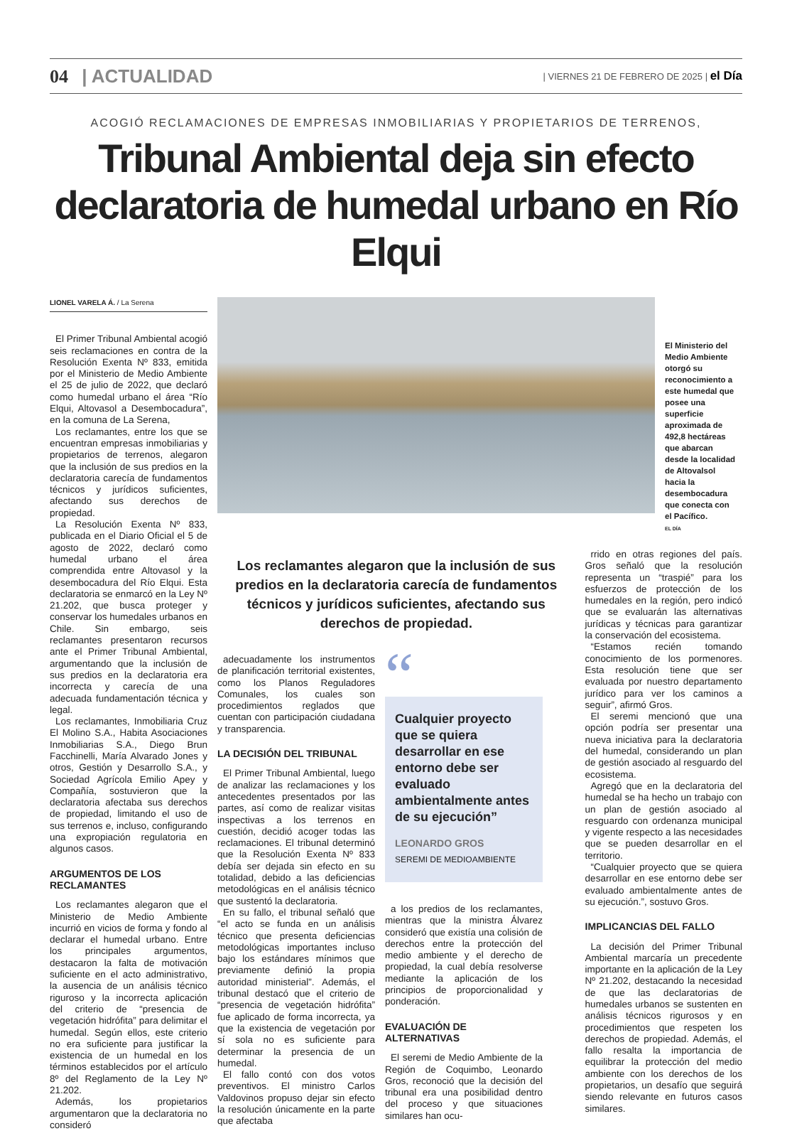04 | ACTUALIDAD
| VIERNES 21 DE FEBRERO DE 2025 | el Día
ACOGIÓ RECLAMACIONES DE EMPRESAS INMOBILIARIAS Y PROPIETARIOS DE TERRENOS,
Tribunal Ambiental deja sin efecto declaratoria de humedal urbano en Río Elqui
LIONEL VARELA Á. / La Serena
El Primer Tribunal Ambiental acogió seis reclamaciones en contra de la Resolución Exenta Nº 833, emitida por el Ministerio de Medio Ambiente el 25 de julio de 2022, que declaró como humedal urbano el área “Río Elqui, Altovasol a Desembocadura”, en la comuna de La Serena,
Los reclamantes, entre los que se encuentran empresas inmobiliarias y propietarios de terrenos, alegaron que la inclusión de sus predios en la declaratoria carecía de fundamentos técnicos y jurídicos suficientes, afectando sus derechos de propiedad.
La Resolución Exenta Nº 833, publicada en el Diario Oficial el 5 de agosto de 2022, declaró como humedal urbano el área comprendida entre Altovasol y la desembocadura del Río Elqui. Esta declaratoria se enmarcó en la Ley Nº 21.202, que busca proteger y conservar los humedales urbanos en Chile. Sin embargo, seis reclamantes presentaron recursos ante el Primer Tribunal Ambiental, argumentando que la inclusión de sus predios en la declaratoria era incorrecta y carecía de una adecuada fundamentación técnica y legal.
Los reclamantes, Inmobiliaria Cruz El Molino S.A., Habita Asociaciones Inmobiliarias S.A., Diego Brun Facchinelli, María Alvarado Jones y otros, Gestión y Desarrollo S.A., y Sociedad Agrícola Emilio Apey y Compañía, sostuvieron que la declaratoria afectaba sus derechos de propiedad, limitando el uso de sus terrenos e, incluso, configurando una expropiación regulatoria en algunos casos.
ARGUMENTOS DE LOS RECLAMANTES
Los reclamantes alegaron que el Ministerio de Medio Ambiente incurrió en vicios de forma y fondo al declarar el humedal urbano. Entre los principales argumentos, destacaron la falta de motivación suficiente en el acto administrativo, la ausencia de un análisis técnico riguroso y la incorrecta aplicación del criterio de “presencia de vegetación hidrófita” para delimitar el humedal. Según ellos, este criterio no era suficiente para justificar la existencia de un humedal en los términos establecidos por el artículo 8º del Reglamento de la Ley Nº 21.202.
Además, los propietarios argumentaron que la declaratoria no consideró
El Ministerio del Medio Ambiente otorgó su reconocimiento a este humedal que posee una superficie aproximada de 492,8 hectáreas que abarcan desde la localidad de Altovalsol hacia la desembocadura que conecta con el Pacífico.
EL DÍA
Los reclamantes alegaron que la inclusión de sus predios en la declaratoria carecía de fundamentos técnicos y jurídicos suficientes, afectando sus derechos de propiedad.
adecuadamente los instrumentos de planificación territorial existentes, como los Planos Reguladores Comunales, los cuales son procedimientos reglados que cuentan con participación ciudadana y transparencia.
LA DECISIÓN DEL TRIBUNAL
El Primer Tribunal Ambiental, luego de analizar las reclamaciones y los antecedentes presentados por las partes, así como de realizar visitas inspectivas a los terrenos en cuestión, decidió acoger todas las reclamaciones. El tribunal determinó que la Resolución Exenta Nº 833 debía ser dejada sin efecto en su totalidad, debido a las deficiencias metodológicas en el análisis técnico que sustentó la declaratoria.
En su fallo, el tribunal señaló que “el acto se funda en un análisis técnico que presenta deficiencias metodológicas importantes incluso bajo los estándares mínimos que previamente definió la propia autoridad ministerial”. Además, el tribunal destacó que el criterio de “presencia de vegetación hidrófita” fue aplicado de forma incorrecta, ya que la existencia de vegetación por sí sola no es suficiente para determinar la presencia de un humedal.
El fallo contó con dos votos preventivos. El ministro Carlos Valdovinos propuso dejar sin efecto la resolución únicamente en la parte que afectaba
“
Cualquier proyecto que se quiera desarrollar en ese entorno debe ser evaluado ambientalmente antes de su ejecución”
LEONARDO GROS
SEREMI DE MEDIOAMBIENTE
a los predios de los reclamantes, mientras que la ministra Álvarez consideró que existía una colisión de derechos entre la protección del medio ambiente y el derecho de propiedad, la cual debía resolverse mediante la aplicación de los principios de proporcionalidad y ponderación.
EVALUACIÓN DE ALTERNATIVAS
El seremi de Medio Ambiente de la Región de Coquimbo, Leonardo Gros, reconoció que la decisión del tribunal era una posibilidad dentro del proceso y que situaciones similares han ocu-
rrido en otras regiones del país. Gros señaló que la resolución representa un “traspié” para los esfuerzos de protección de los humedales en la región, pero indicó que se evaluarán las alternativas jurídicas y técnicas para garantizar la conservación del ecosistema.
“Estamos recién tomando conocimiento de los pormenores. Esta resolución tiene que ser evaluada por nuestro departamento jurídico para ver los caminos a seguir”, afirmó Gros.
El seremi mencionó que una opción podría ser presentar una nueva iniciativa para la declaratoria del humedal, considerando un plan de gestión asociado al resguardo del ecosistema.
Agregó que en la declaratoria del humedal se ha hecho un trabajo con un plan de gestión asociado al resguardo con ordenanza municipal y vigente respecto a las necesidades que se pueden desarrollar en el territorio.
“Cualquier proyecto que se quiera desarrollar en ese entorno debe ser evaluado ambientalmente antes de su ejecución.”, sostuvo Gros.
IMPLICANCIAS DEL FALLO
La decisión del Primer Tribunal Ambiental marcaría un precedente importante en la aplicación de la Ley Nº 21.202, destacando la necesidad de que las declaratorias de humedales urbanos se sustenten en análisis técnicos rigurosos y en procedimientos que respeten los derechos de propiedad. Además, el fallo resalta la importancia de equilibrar la protección del medio ambiente con los derechos de los propietarios, un desafío que seguirá siendo relevante en futuros casos similares.